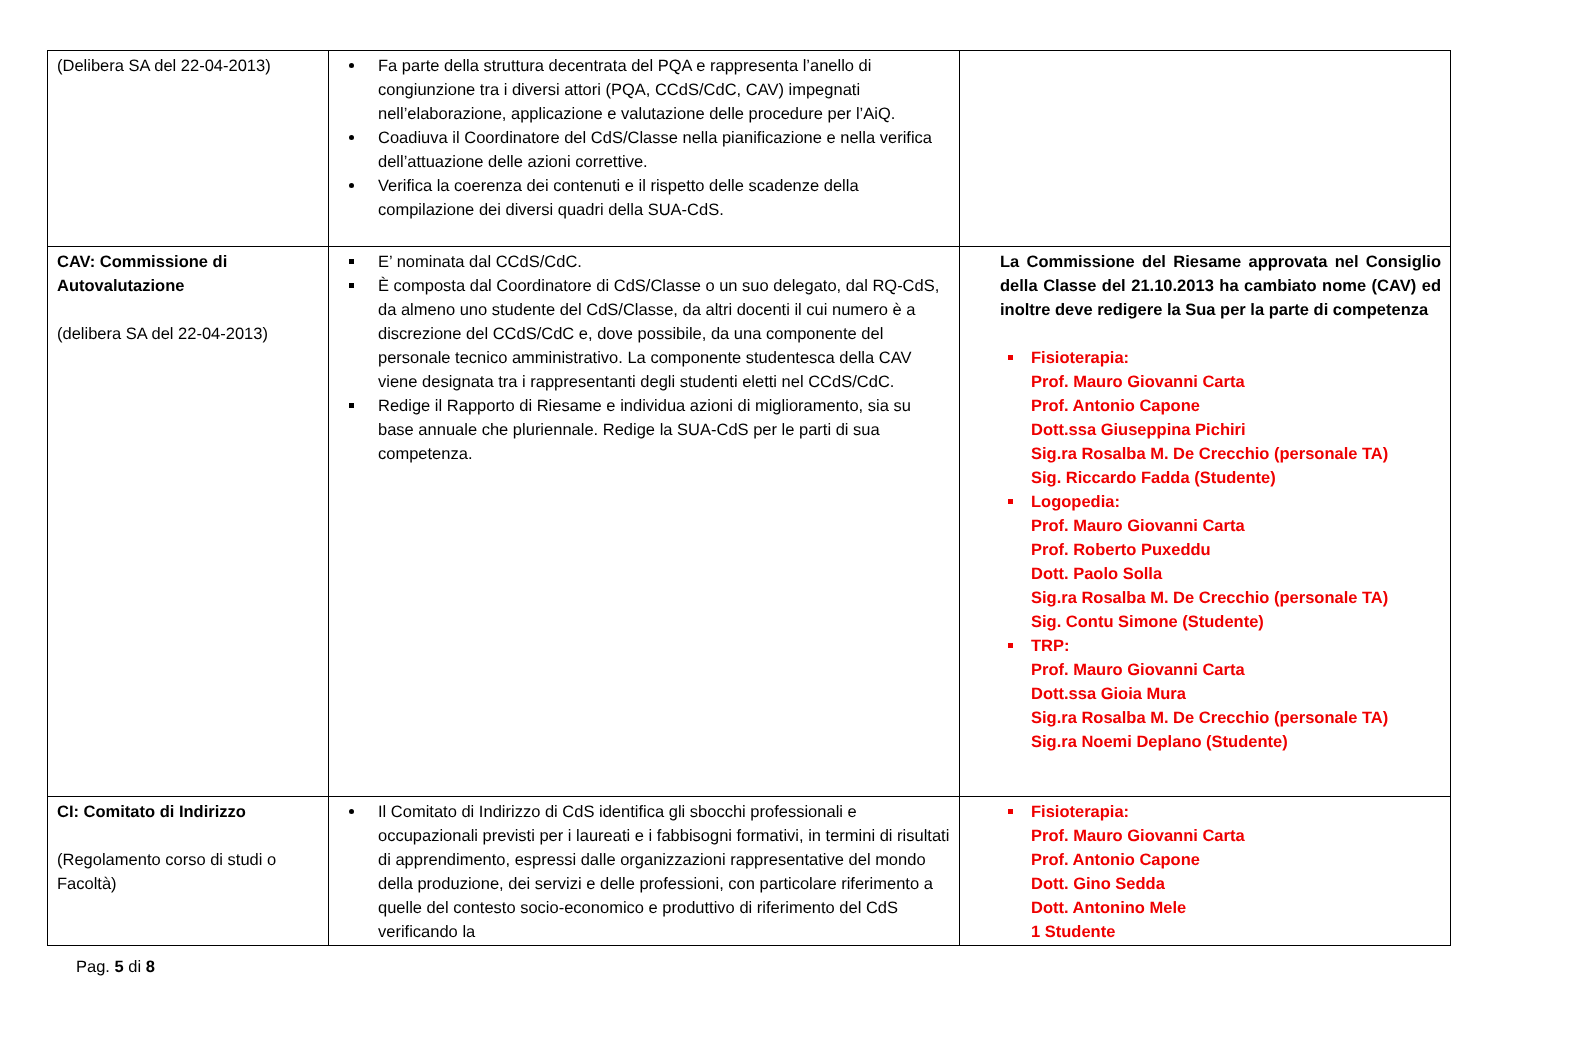| (Delibera SA del 22-04-2013) | Fa parte della struttura decentrata del PQA e rappresenta l’anello di congiunzione tra i diversi attori (PQA, CCdS/CdC, CAV) impegnati nell’elaborazione, applicazione e valutazione delle procedure per l’AiQ. Coadiuva il Coordinatore del CdS/Classe nella pianificazione e nella verifica dell’attuazione delle azioni correttive. Verifica la coerenza dei contenuti e il rispetto delle scadenze della compilazione dei diversi quadri della SUA-CdS. | |
| CAV: Commissione di Autovalutazione (delibera SA del 22-04-2013) | E’ nominata dal CCdS/CdC. È composta dal Coordinatore di CdS/Classe o un suo delegato, dal RQ-CdS, da almeno uno studente del CdS/Classe, da altri docenti il cui numero è a discrezione del CCdS/CdC e, dove possibile, da una componente del personale tecnico amministrativo. La componente studentesca della CAV viene designata tra i rappresentanti degli studenti eletti nel CCdS/CdC. Redige il Rapporto di Riesame e individua azioni di miglioramento, sia su base annuale che pluriennale. Redige la SUA-CdS per le parti di sua competenza. | La Commissione del Riesame approvata nel Consiglio della Classe del 21.10.2013 ha cambiato nome (CAV) ed inoltre deve redigere la Sua per la parte di competenza Fisioterapia: Prof. Mauro Giovanni Carta Prof. Antonio Capone Dott.ssa Giuseppina Pichiri Sig.ra Rosalba M. De Crecchio (personale TA) Sig. Riccardo Fadda (Studente) Logopedia: Prof. Mauro Giovanni Carta Prof. Roberto Puxeddu Dott. Paolo Solla Sig.ra Rosalba M. De Crecchio (personale TA) Sig. Contu Simone (Studente) TRP: Prof. Mauro Giovanni Carta Dott.ssa Gioia Mura Sig.ra Rosalba M. De Crecchio (personale TA) Sig.ra Noemi Deplano (Studente) |
| CI: Comitato di Indirizzo (Regolamento corso di studi o Facoltà) | Il Comitato di Indirizzo di CdS identifica gli sbocchi professionali e occupazionali previsti per i laureati e i fabbisogni formativi, in termini di risultati di apprendimento, espressi dalle organizzazioni rappresentative del mondo della produzione, dei servizi e delle professioni, con particolare riferimento a quelle del contesto socio-economico e produttivo di riferimento del CdS verificando la | Fisioterapia: Prof. Mauro Giovanni Carta Prof. Antonio Capone Dott. Gino Sedda Dott. Antonino Mele 1 Studente |
Pag. 5 di 8